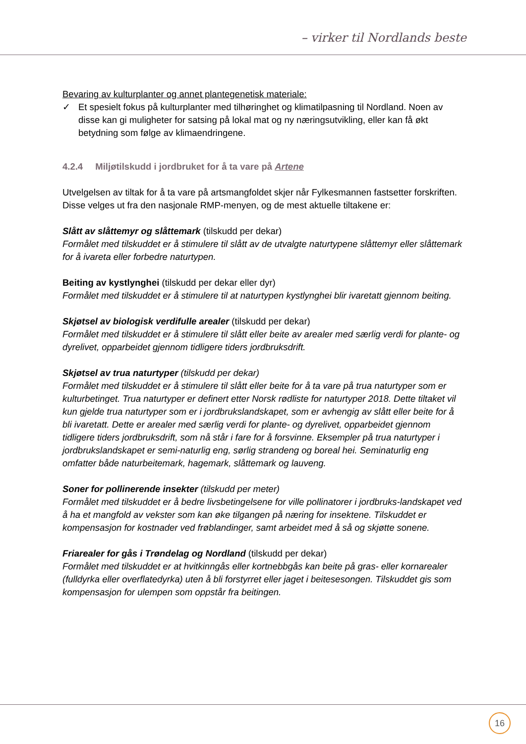– virker til Nordlands beste
Bevaring av kulturplanter og annet plantegenetisk materiale:
✓ Et spesielt fokus på kulturplanter med tilhøringhet og klimatilpasning til Nordland. Noen av disse kan gi muligheter for satsing på lokal mat og ny næringsutvikling, eller kan få økt betydning som følge av klimaendringene.
4.2.4 Miljøtilskudd i jordbruket for å ta vare på Artene
Utvelgelsen av tiltak for å ta vare på artsmangfoldet skjer når Fylkesmannen fastsetter forskriften. Disse velges ut fra den nasjonale RMP-menyen, og de mest aktuelle tiltakene er:
Slått av slåttemyr og slåttemark (tilskudd per dekar)
Formålet med tilskuddet er å stimulere til slått av de utvalgte naturtypene slåttemyr eller slåttemark for å ivareta eller forbedre naturtypen.
Beiting av kystlynghei (tilskudd per dekar eller dyr)
Formålet med tilskuddet er å stimulere til at naturtypen kystlynghei blir ivaretatt gjennom beiting.
Skjøtsel av biologisk verdifulle arealer (tilskudd per dekar)
Formålet med tilskuddet er å stimulere til slått eller beite av arealer med særlig verdi for plante- og dyrelivet, opparbeidet gjennom tidligere tiders jordbruksdrift.
Skjøtsel av trua naturtyper (tilskudd per dekar)
Formålet med tilskuddet er å stimulere til slått eller beite for å ta vare på trua naturtyper som er kulturbetinget. Trua naturtyper er definert etter Norsk rødliste for naturtyper 2018. Dette tiltaket vil kun gjelde trua naturtyper som er i jordbrukslandskapet, som er avhengig av slått eller beite for å bli ivaretatt. Dette er arealer med særlig verdi for plante- og dyrelivet, opparbeidet gjennom tidligere tiders jordbruksdrift, som nå står i fare for å forsvinne. Eksempler på trua naturtyper i jordbrukslandskapet er semi-naturlig eng, sørlig strandeng og boreal hei. Seminaturlig eng omfatter både naturbeitemark, hagemark, slåttemark og lauveng.
Soner for pollinerende insekter (tilskudd per meter)
Formålet med tilskuddet er å bedre livsbetingelsene for ville pollinatorer i jordbruks-landskapet ved å ha et mangfold av vekster som kan øke tilgangen på næring for insektene. Tilskuddet er kompensasjon for kostnader ved frøblandinger, samt arbeidet med å så og skjøtte sonene.
Friarealer for gås i Trøndelag og Nordland (tilskudd per dekar)
Formålet med tilskuddet er at hvitkinngås eller kortnebbgås kan beite på gras- eller kornarealer (fulldyrka eller overflatedyrka) uten å bli forstyrret eller jaget i beitesesongen. Tilskuddet gis som kompensasjon for ulempen som oppstår fra beitingen.
16